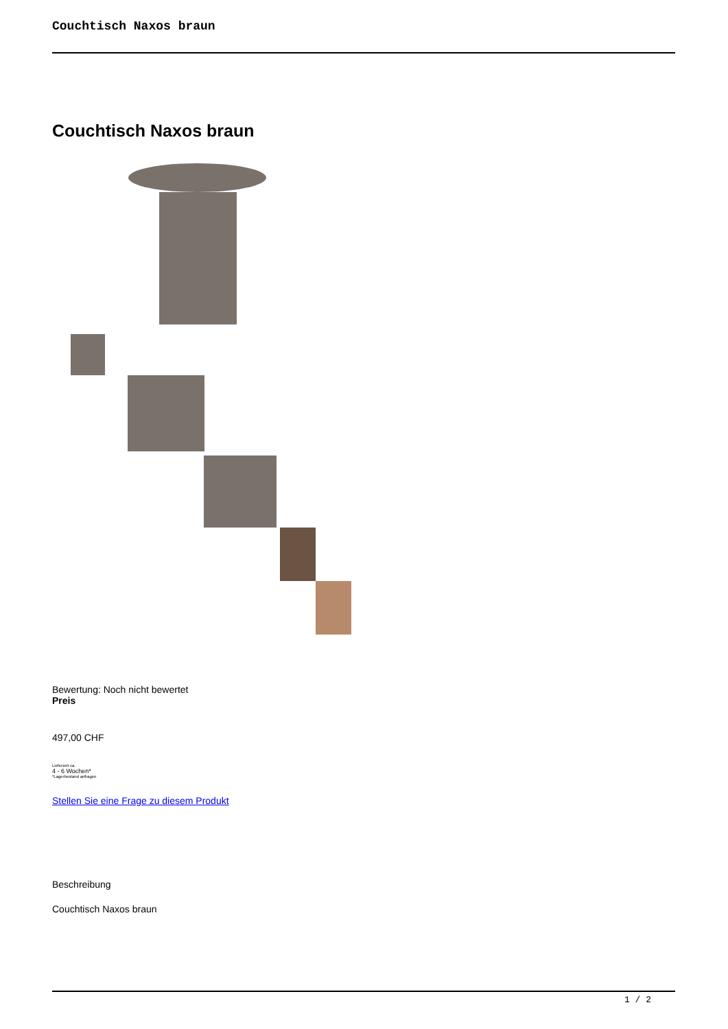Couchtisch Naxos braun
Couchtisch Naxos braun
Bewertung: Noch nicht bewertet
Preis
497,00 CHF
Lieferzeit ca.
4 - 6 Wochen*
*Lagerbestand anfragen
Stellen Sie eine Frage zu diesem Produkt
Beschreibung
Couchtisch Naxos braun
1 / 2